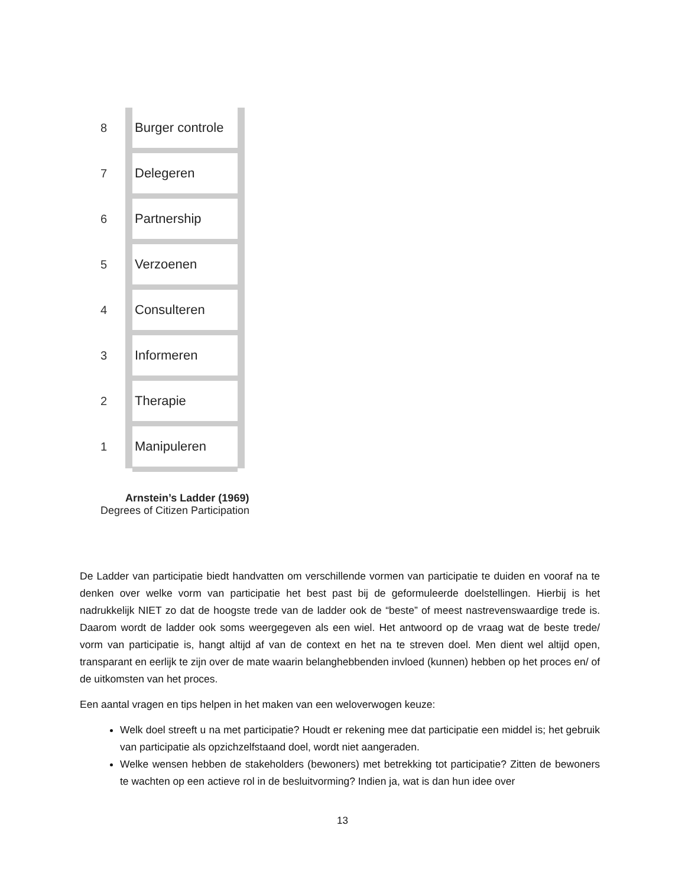8 Burger controle
7 Delegeren
6 Partnership
5 Verzoenen
4 Consulteren
3 Informeren
2 Therapie
1 Manipuleren
Arnstein’s Ladder (1969)
Degrees of Citizen Participation
De Ladder van participatie biedt handvatten om verschillende vormen van participatie te duiden en vooraf na te denken over welke vorm van participatie het best past bij de geformuleerde doelstellingen. Hierbij is het nadrukkelijk NIET zo dat de hoogste trede van de ladder ook de “beste” of meest nastrevenswaardige trede is. Daarom wordt de ladder ook soms weergegeven als een wiel. Het antwoord op de vraag wat de beste trede/ vorm van participatie is, hangt altijd af van de context en het na te streven doel. Men dient wel altijd open, transparant en eerlijk te zijn over de mate waarin belanghebbenden invloed (kunnen) hebben op het proces en/ of de uitkomsten van het proces.
Een aantal vragen en tips helpen in het maken van een weloverwogen keuze:
Welk doel streeft u na met participatie? Houdt er rekening mee dat participatie een middel is; het gebruik van participatie als opzichzelfstaand doel, wordt niet aangeraden.
Welke wensen hebben de stakeholders (bewoners) met betrekking tot participatie? Zitten de bewoners te wachten op een actieve rol in de besluitvorming? Indien ja, wat is dan hun idee over
13